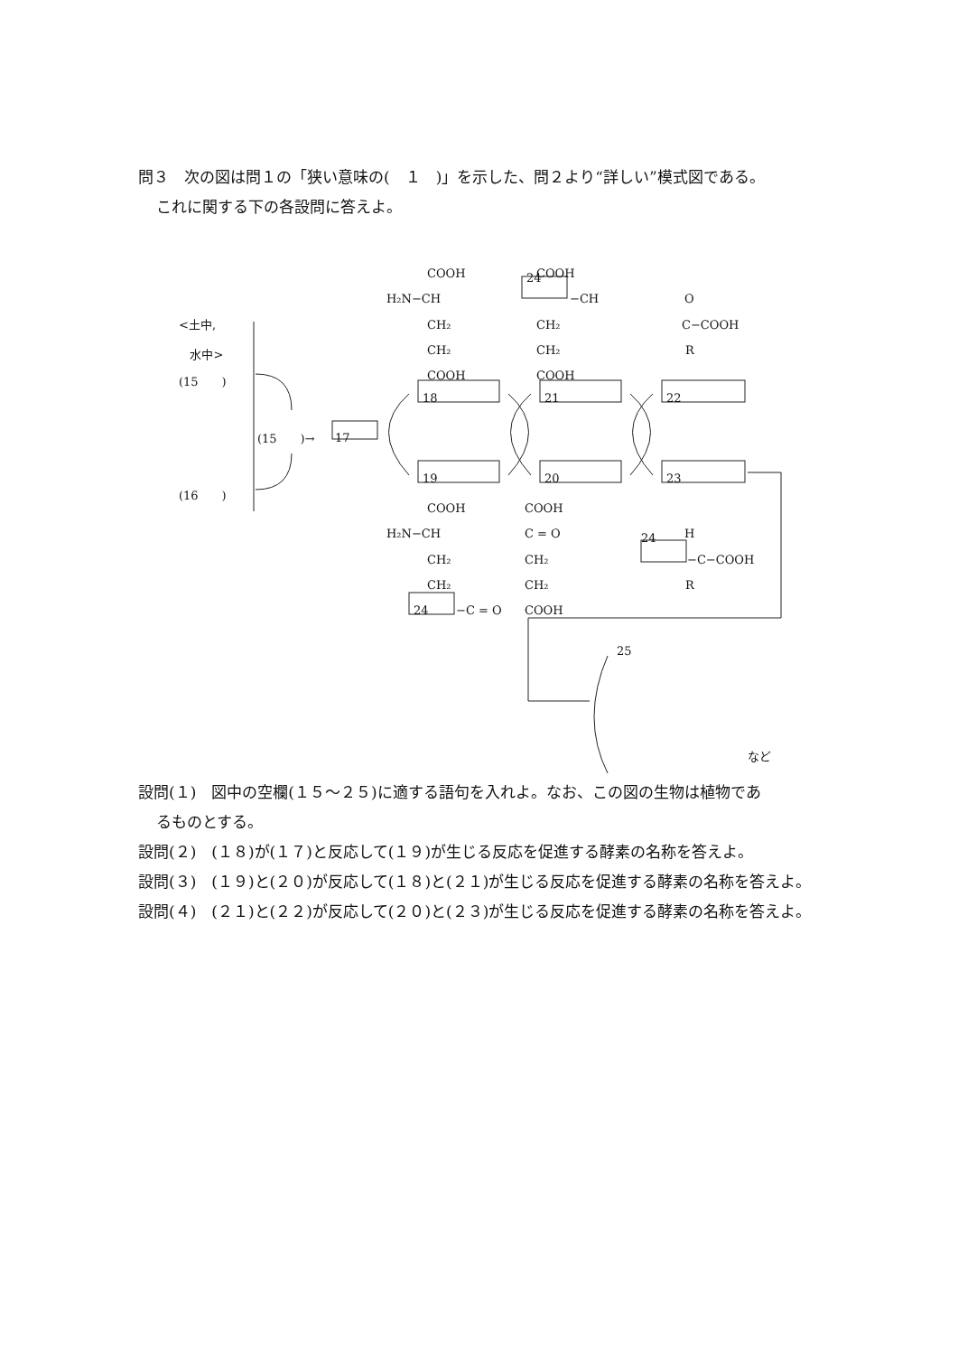問３　次の図は問１の「狭い意味の(　１　)」を示した、問２より“詳しい”模式図である。
これに関する下の各設問に答えよ。
COOH
H₂N−CH
CH₂
CH₂
COOH
24 COOH
−CH
CH₂
CH₂
COOH
O
C−COOH
R
<土中,
水中>
(15　　)
(15　　)→ 17
(16　　)
18 21 22
19 20 23
COOH
H₂N−CH
CH₂
CH₂
24 −C = O
COOH
C = O
CH₂
CH₂
COOH
24 H
−C−COOH
R
25
など
設問(１)　図中の空欄(１５～２５)に適する語句を入れよ。なお、この図の生物は植物であ
るものとする。
設問(２)　(１８)が(１７)と反応して(１９)が生じる反応を促進する酵素の名称を答えよ。
設問(３)　(１９)と(２０)が反応して(１８)と(２１)が生じる反応を促進する酵素の名称を答えよ。
設問(４)　(２１)と(２２)が反応して(２０)と(２３)が生じる反応を促進する酵素の名称を答えよ。